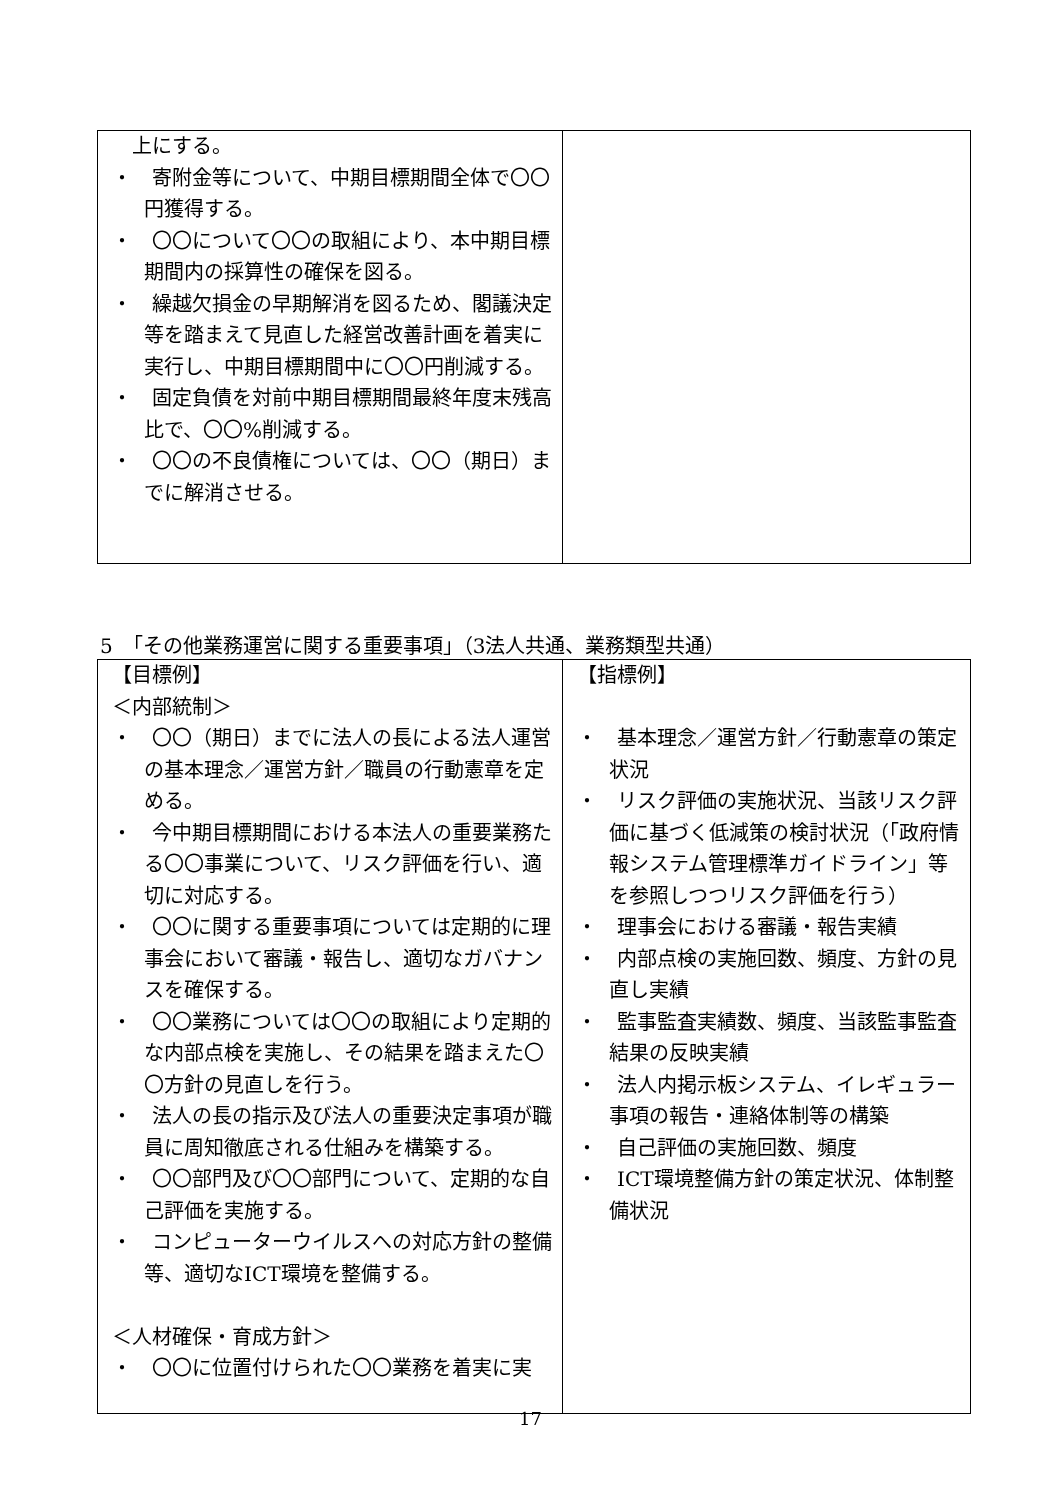| 上にする。 ・ 寄附金等について、中期目標期間全体で〇〇円獲得する。 ・ 〇〇について〇〇の取組により、本中期目標期間内の採算性の確保を図る。 ・ 繰越欠損金の早期解消を図るため、閣議決定等を踏まえて見直した経営改善計画を着実に実行し、中期目標期間中に〇〇円削減する。 ・ 固定負債を対前中期目標期間最終年度末残高比で、〇〇%削減する。 ・ 〇〇の不良債権については、〇〇（期日）までに解消させる。 | |
5　「その他業務運営に関する重要事項」（3法人共通、業務類型共通）
| 【目標例】 ＜内部統制＞ ・ 〇〇（期日）までに法人の長による法人運営の基本理念／運営方針／職員の行動憲章を定める。 ・ 今中期目標期間における本法人の重要業務たる〇〇事業について、リスク評価を行い、適切に対応する。 ・ 〇〇に関する重要事項については定期的に理事会において審議・報告し、適切なガバナンスを確保する。 ・ 〇〇業務については〇〇の取組により定期的な内部点検を実施し、その結果を踏まえた〇〇方針の見直しを行う。 ・ 法人の長の指示及び法人の重要決定事項が職員に周知徹底される仕組みを構築する。 ・ 〇〇部門及び〇〇部門について、定期的な自己評価を実施する。 ・ コンピューターウイルスへの対応方針の整備等、適切なICT環境を整備する。 ＜人材確保・育成方針＞ ・ 〇〇に位置付けられた〇〇業務を着実に実 | 【指標例】 ・ 基本理念／運営方針／行動憲章の策定状況 ・ リスク評価の実施状況、当該リスク評価に基づく低減策の検討状況（「政府情報システム管理標準ガイドライン」等を参照しつつリスク評価を行う） ・ 理事会における審議・報告実績 ・ 内部点検の実施回数、頻度、方針の見直し実績 ・ 監事監査実績数、頻度、当該監事監査結果の反映実績 ・ 法人内掲示板システム、イレギュラー事項の報告・連絡体制等の構築 ・ 自己評価の実施回数、頻度 ・ ICT環境整備方針の策定状況、体制整備状況 |
17